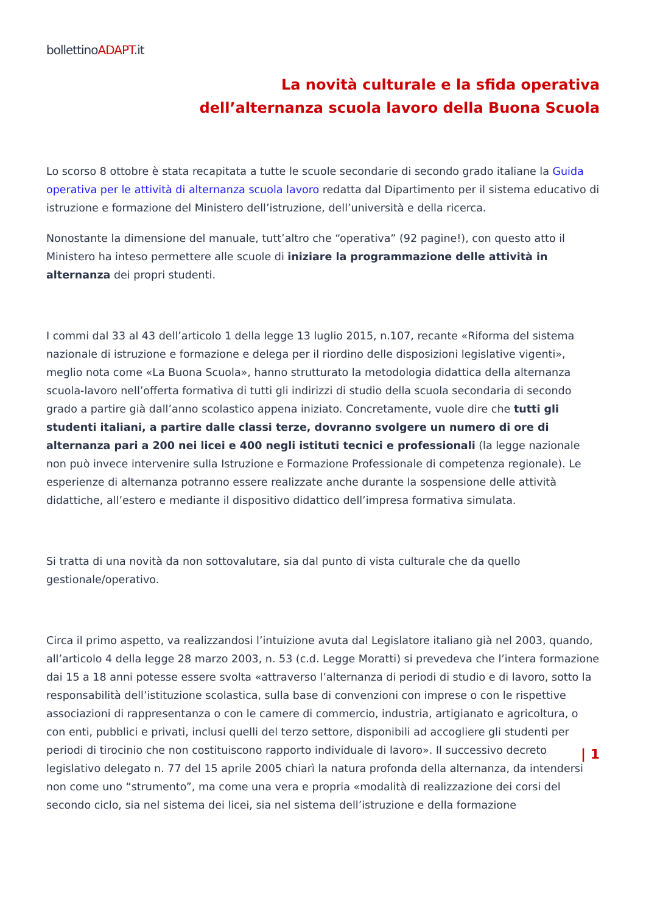bollettinoADAPT.it
La novità culturale e la sfida operativa
dell’alternanza scuola lavoro della Buona Scuola
Lo scorso 8 ottobre è stata recapitata a tutte le scuole secondarie di secondo grado italiane la Guida operativa per le attività di alternanza scuola lavoro redatta dal Dipartimento per il sistema educativo di istruzione e formazione del Ministero dell’istruzione, dell’università e della ricerca.
Nonostante la dimensione del manuale, tutt’altro che “operativa” (92 pagine!), con questo atto il Ministero ha inteso permettere alle scuole di iniziare la programmazione delle attività in alternanza dei propri studenti.
I commi dal 33 al 43 dell’articolo 1 della legge 13 luglio 2015, n.107, recante «Riforma del sistema nazionale di istruzione e formazione e delega per il riordino delle disposizioni legislative vigenti», meglio nota come «La Buona Scuola», hanno strutturato la metodologia didattica della alternanza scuola-lavoro nell’offerta formativa di tutti gli indirizzi di studio della scuola secondaria di secondo grado a partire già dall’anno scolastico appena iniziato. Concretamente, vuole dire che tutti gli studenti italiani, a partire dalle classi terze, dovranno svolgere un numero di ore di alternanza pari a 200 nei licei e 400 negli istituti tecnici e professionali (la legge nazionale non può invece intervenire sulla Istruzione e Formazione Professionale di competenza regionale). Le esperienze di alternanza potranno essere realizzate anche durante la sospensione delle attività didattiche, all’estero e mediante il dispositivo didattico dell’impresa formativa simulata.
Si tratta di una novità da non sottovalutare, sia dal punto di vista culturale che da quello gestionale/operativo.
Circa il primo aspetto, va realizzandosi l’intuizione avuta dal Legislatore italiano già nel 2003, quando, all’articolo 4 della legge 28 marzo 2003, n. 53 (c.d. Legge Moratti) si prevedeva che l’intera formazione dai 15 a 18 anni potesse essere svolta «attraverso l’alternanza di periodi di studio e di lavoro, sotto la responsabilità dell’istituzione scolastica, sulla base di convenzioni con imprese o con le rispettive associazioni di rappresentanza o con le camere di commercio, industria, artigianato e agricoltura, o con enti, pubblici e privati, inclusi quelli del terzo settore, disponibili ad accogliere gli studenti per periodi di tirocinio che non costituiscono rapporto individuale di lavoro». Il successivo decreto legislativo delegato n. 77 del 15 aprile 2005 chiarì la natura profonda della alternanza, da intendersi non come uno “strumento”, ma come una vera e propria «modalità di realizzazione dei corsi del secondo ciclo, sia nel sistema dei licei, sia nel sistema dell’istruzione e della formazione
| 1